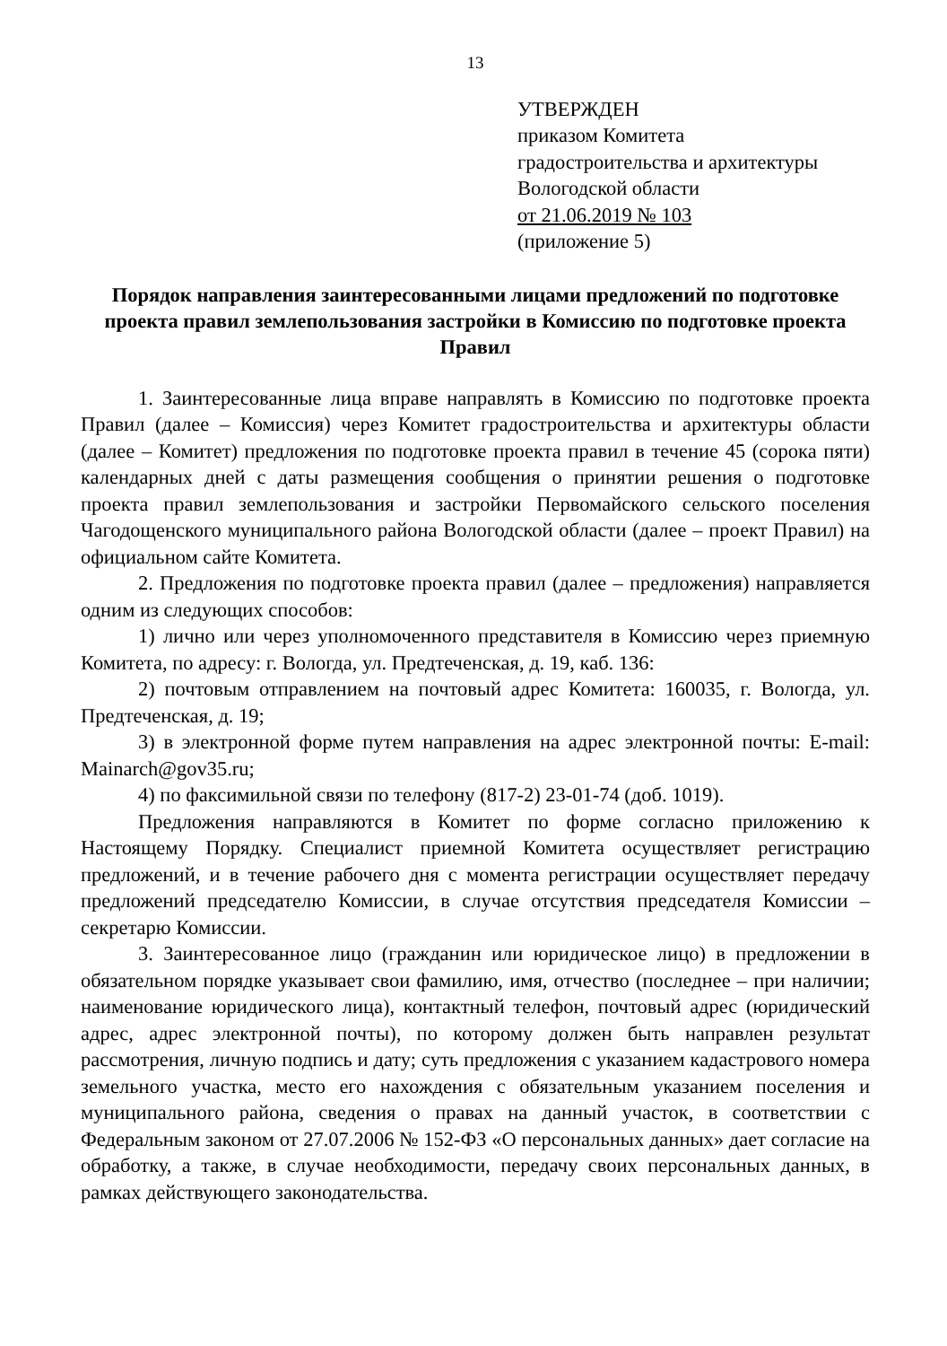13
УТВЕРЖДЕН
приказом Комитета
градостроительства и архитектуры
Вологодской области
от 21.06.2019 № 103
(приложение 5)
Порядок направления заинтересованными лицами предложений по подготовке проекта правил землепользования застройки в Комиссию по подготовке проекта Правил
1. Заинтересованные лица вправе направлять в Комиссию по подготовке проекта Правил (далее – Комиссия) через Комитет градостроительства и архитектуры области (далее – Комитет) предложения по подготовке проекта правил в течение 45 (сорока пяти) календарных дней с даты размещения сообщения о принятии решения о подготовке проекта правил землепользования и застройки Первомайского сельского поселения Чагодощенского муниципального района Вологодской области (далее – проект Правил) на официальном сайте Комитета.
2. Предложения по подготовке проекта правил (далее – предложения) направляется одним из следующих способов:
1) лично или через уполномоченного представителя в Комиссию через приемную Комитета, по адресу: г. Вологда, ул. Предтеченская, д. 19, каб. 136:
2) почтовым отправлением на почтовый адрес Комитета: 160035, г. Вологда, ул. Предтеченская, д. 19;
3) в электронной форме путем направления на адрес электронной почты: E-mail: Mainarch@gov35.ru;
4) по факсимильной связи по телефону (817-2) 23-01-74 (доб. 1019).
Предложения направляются в Комитет по форме согласно приложению к Настоящему Порядку. Специалист приемной Комитета осуществляет регистрацию предложений, и в течение рабочего дня с момента регистрации осуществляет передачу предложений председателю Комиссии, в случае отсутствия председателя Комиссии – секретарю Комиссии.
3. Заинтересованное лицо (гражданин или юридическое лицо) в предложении в обязательном порядке указывает свои фамилию, имя, отчество (последнее – при наличии; наименование юридического лица), контактный телефон, почтовый адрес (юридический адрес, адрес электронной почты), по которому должен быть направлен результат рассмотрения, личную подпись и дату; суть предложения с указанием кадастрового номера земельного участка, место его нахождения с обязательным указанием поселения и муниципального района, сведения о правах на данный участок, в соответствии с Федеральным законом от 27.07.2006 № 152-ФЗ «О персональных данных» дает согласие на обработку, а также, в случае необходимости, передачу своих персональных данных, в рамках действующего законодательства.